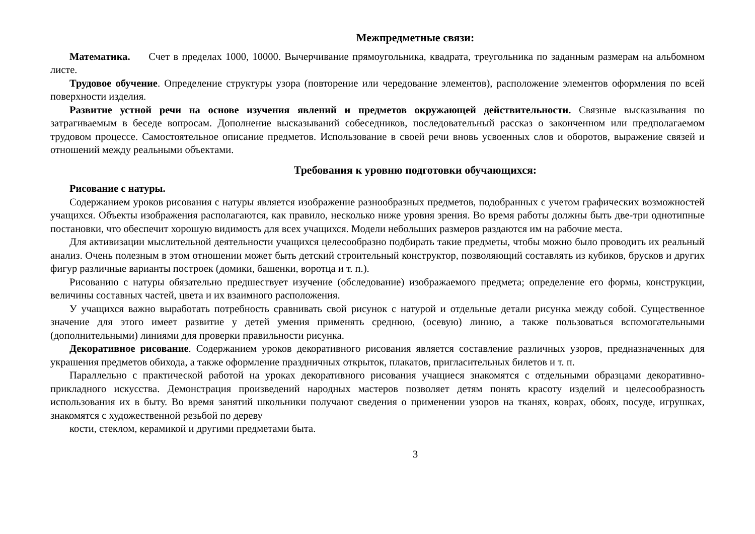Межпредметные связи:
Математика. Счет в пределах 1000, 10000. Вычерчивание прямоугольника, квадрата, треугольника по заданным размерам на альбомном листе.
Трудовое обучение. Определение структуры узора (повторение или чередование элементов), расположение элементов оформления по всей поверхности изделия.
Развитие устной речи на основе изучения явлений и предметов окружающей действительности. Связные высказывания по затрагиваемым в беседе вопросам. Дополнение высказываний собеседников, последовательный рассказ о законченном или предполагаемом трудовом процессе. Самостоятельное описание предметов. Использование в своей речи вновь усвоенных слов и оборотов, выражение связей и отношений между реальными объектами.
Требования к уровню подготовки обучающихся:
Рисование с натуры.
Содержанием уроков рисования с натуры является изображение разнообразных предметов, подобранных с учетом графических возможностей учащихся. Объекты изображения располагаются, как правило, несколько ниже уровня зрения. Во время работы должны быть две-три однотипные постановки, что обеспечит хорошую видимость для всех учащихся. Модели небольших размеров раздаются им на рабочие места.
Для активизации мыслительной деятельности учащихся целесообразно подбирать такие предметы, чтобы можно было проводить их реальный анализ. Очень полезным в этом отношении может быть детский строительный конструктор, позволяющий составлять из кубиков, брусков и других фигур различные варианты построек (домики, башенки, воротца и т. п.).
Рисованию с натуры обязательно предшествует изучение (обследование) изображаемого предмета; определение его формы, конструкции, величины составных частей, цвета и их взаимного расположения.
У учащихся важно выработать потребность сравнивать свой рисунок с натурой и отдельные детали рисунка между собой. Существенное значение для этого имеет развитие у детей умения применять среднюю, (осевую) линию, а также пользоваться вспомогательными (дополнительными) линиями для проверки правильности рисунка.
Декоративное рисование. Содержанием уроков декоративного рисования является составление различных узоров, предназначенных для украшения предметов обихода, а также оформление праздничных открыток, плакатов, пригласительных билетов и т. п.
Параллельно с практической работой на уроках декоративного рисования учащиеся знакомятся с отдельными образцами декоративно-прикладного искусства. Демонстрация произведений народных мастеров позволяет детям понять красоту изделий и целесообразность использования их в быту. Во время занятий школьники получают сведения о применении узоров на тканях, коврах, обоях, посуде, игрушках, знакомятся с художественной резьбой по дереву
кости, стеклом, керамикой и другими предметами быта.
3